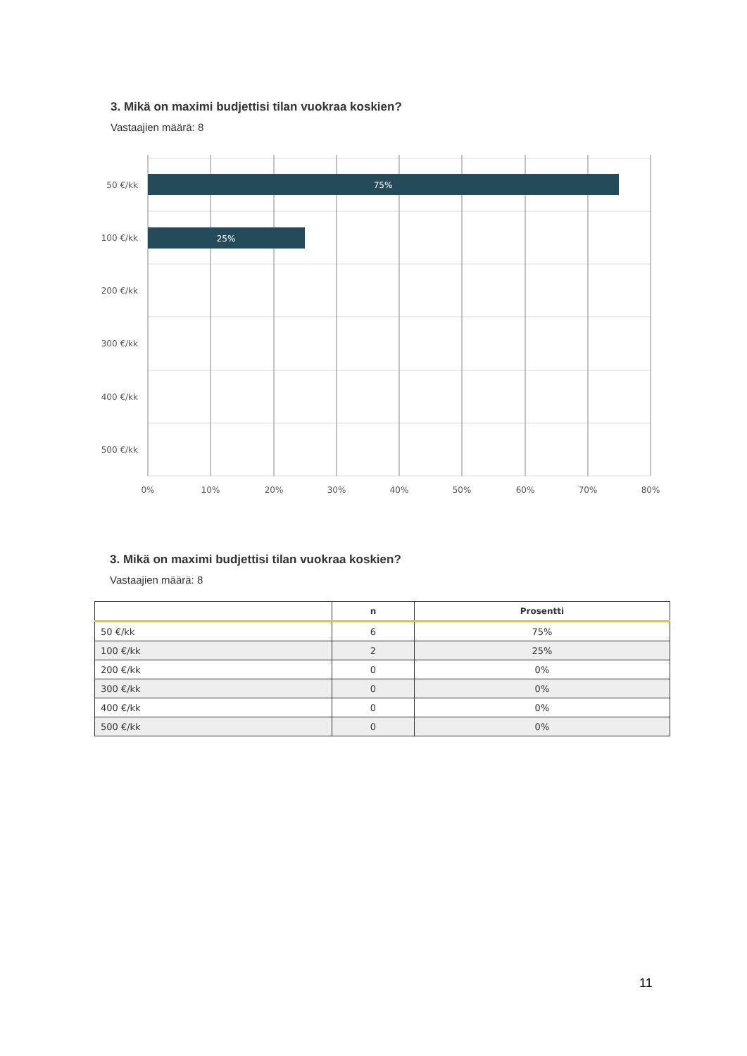3. Mikä on maximi budjettisi tilan vuokraa koskien?
Vastaajien määrä: 8
75%
25%
50 €/kk
100 €/kk
200 €/kk
300 €/kk
400 €/kk
500 €/kk
0%
10%
20%
30%
40%
50%
60%
70%
80%
3. Mikä on maximi budjettisi tilan vuokraa koskien?
Vastaajien määrä: 8
| | n | Prosentti |
| --- | --- | --- |
| 50 €/kk | 6 | 75% |
| 100 €/kk | 2 | 25% |
| 200 €/kk | 0 | 0% |
| 300 €/kk | 0 | 0% |
| 400 €/kk | 0 | 0% |
| 500 €/kk | 0 | 0% |
11